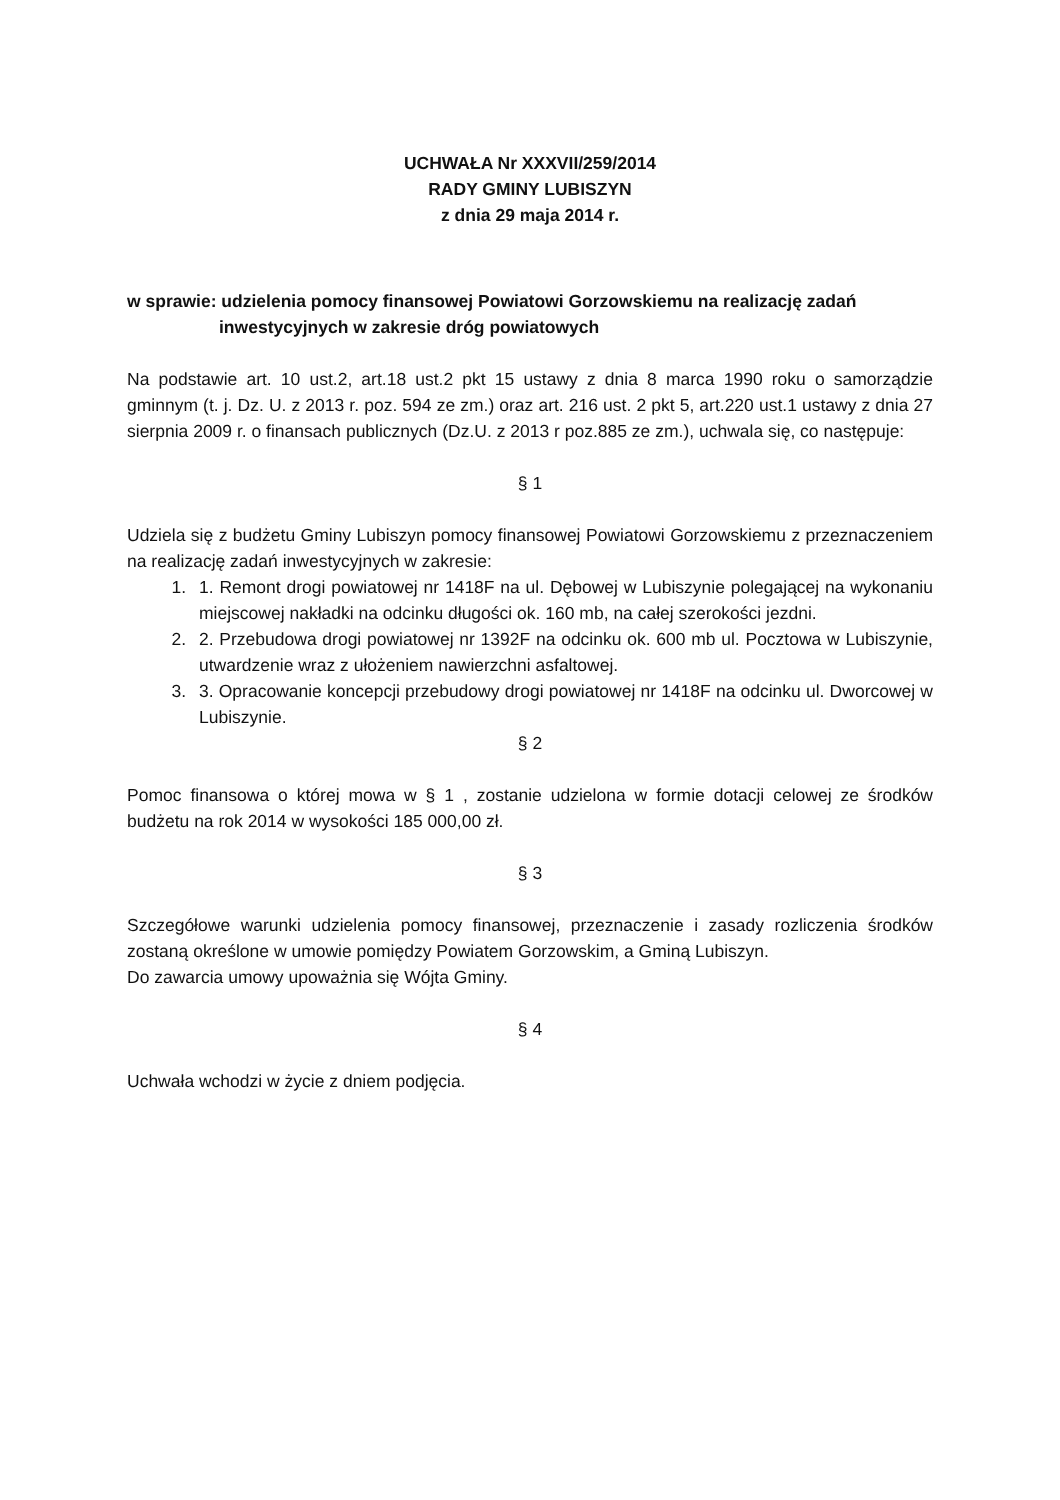UCHWAŁA Nr XXXVII/259/2014
RADY GMINY LUBISZYN
z dnia 29 maja 2014 r.
w sprawie: udzielenia pomocy finansowej Powiatowi Gorzowskiemu na realizację zadań
inwestycyjnych w zakresie dróg powiatowych
Na podstawie art. 10 ust.2, art.18 ust.2 pkt 15 ustawy z dnia 8 marca 1990 roku o samorządzie gminnym (t. j. Dz. U. z 2013 r. poz. 594 ze zm.) oraz art. 216 ust. 2 pkt 5, art.220 ust.1 ustawy z dnia 27 sierpnia 2009 r. o finansach publicznych (Dz.U. z 2013 r poz.885 ze zm.), uchwala się, co następuje:
§ 1
Udziela się z budżetu Gminy Lubiszyn pomocy finansowej Powiatowi Gorzowskiemu z przeznaczeniem na realizację zadań inwestycyjnych w zakresie:
1. 1. Remont drogi powiatowej nr 1418F na ul. Dębowej w Lubiszynie polegającej na wykonaniu miejscowej nakładki na odcinku długości ok. 160 mb, na całej szerokości jezdni.
2. 2. Przebudowa drogi powiatowej nr 1392F na odcinku ok. 600 mb ul. Pocztowa w Lubiszynie, utwardzenie wraz z ułożeniem nawierzchni asfaltowej.
3. 3. Opracowanie koncepcji przebudowy drogi powiatowej nr 1418F na odcinku ul. Dworcowej w Lubiszynie.
§ 2
Pomoc finansowa o której mowa w § 1 , zostanie udzielona w formie dotacji celowej ze środków budżetu na rok 2014 w wysokości 185 000,00 zł.
§ 3
Szczegółowe warunki udzielenia pomocy finansowej, przeznaczenie i zasady rozliczenia środków zostaną określone w umowie pomiędzy Powiatem Gorzowskim, a Gminą Lubiszyn.
Do zawarcia umowy upoważnia się Wójta Gminy.
§ 4
Uchwała wchodzi w życie z dniem podjęcia.